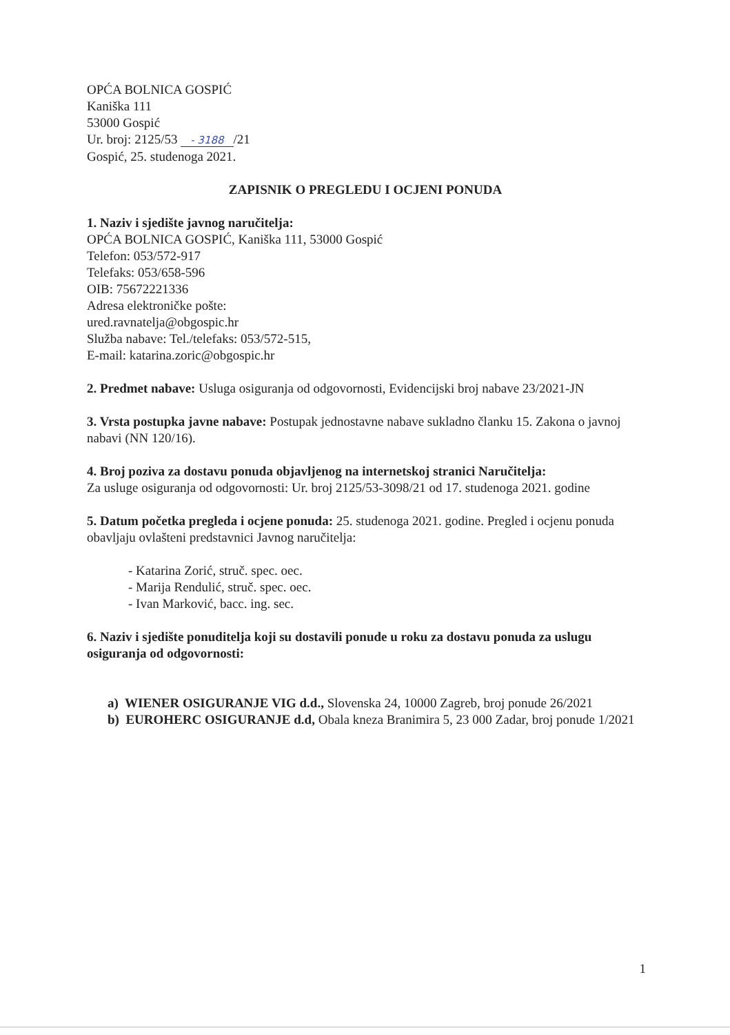OPĆA BOLNICA GOSPIĆ
Kaniška 111
53000 Gospić
Ur. broj: 2125/53 - 3188 /21
Gospić, 25. studenoga 2021.
ZAPISNIK O PREGLEDU I OCJENI PONUDA
1. Naziv i sjedište javnog naručitelja:
OPĆA BOLNICA GOSPIĆ, Kaniška 111, 53000 Gospić
Telefon: 053/572-917
Telefaks: 053/658-596
OIB: 75672221336
Adresa elektroničke pošte:
ured.ravnatelja@obgospic.hr
Služba nabave: Tel./telefaks: 053/572-515,
E-mail: katarina.zoric@obgospic.hr
2. Predmet nabave: Usluga osiguranja od odgovornosti, Evidencijski broj nabave 23/2021-JN
3. Vrsta postupka javne nabave: Postupak jednostavne nabave sukladno članku 15. Zakona o javnoj nabavi (NN 120/16).
4. Broj poziva za dostavu ponuda objavljenog na internetskoj stranici Naručitelja:
Za usluge osiguranja od odgovornosti: Ur. broj 2125/53-3098/21 od 17. studenoga 2021. godine
5. Datum početka pregleda i ocjene ponuda: 25. studenoga 2021. godine. Pregled i ocjenu ponuda obavljaju ovlašteni predstavnici Javnog naručitelja:
- Katarina Zorić, struč. spec. oec.
- Marija Rendulić, struč. spec. oec.
- Ivan Marković, bacc. ing. sec.
6. Naziv i sjedište ponuditelja koji su dostavili ponude u roku za dostavu ponuda za uslugu osiguranja od odgovornosti:
a) WIENER OSIGURANJE VIG d.d., Slovenska 24, 10000 Zagreb, broj ponude 26/2021
b) EUROHERC OSIGURANJE d.d, Obala kneza Branimira 5, 23 000 Zadar, broj ponude 1/2021
1